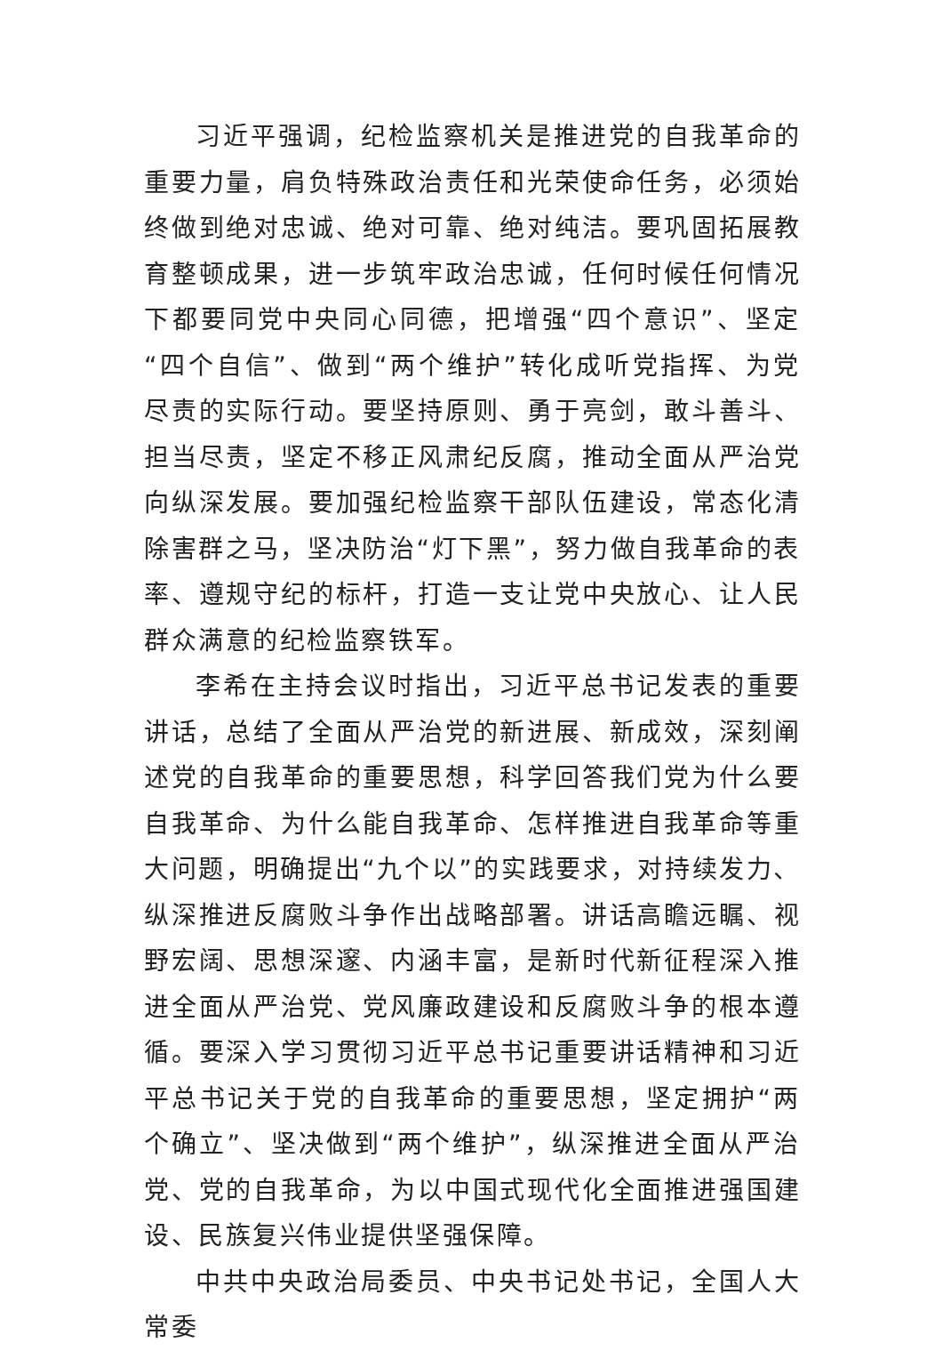习近平强调，纪检监察机关是推进党的自我革命的重要力量，肩负特殊政治责任和光荣使命任务，必须始终做到绝对忠诚、绝对可靠、绝对纯洁。要巩固拓展教育整顿成果，进一步筑牢政治忠诚，任何时候任何情况下都要同党中央同心同德，把增强“四个意识”、坚定“四个自信”、做到“两个维护”转化成听党指挥、为党尽责的实际行动。要坚持原则、勇于亮剑，敢斗善斗、担当尽责，坚定不移正风肃纪反腐，推动全面从严治党向纵深发展。要加强纪检监察干部队伍建设，常态化清除害群之马，坚决防治“灯下黑”，努力做自我革命的表率、遵规守纪的标杆，打造一支让党中央放心、让人民群众满意的纪检监察铁军。
李希在主持会议时指出，习近平总书记发表的重要讲话，总结了全面从严治党的新进展、新成效，深刻阐述党的自我革命的重要思想，科学回答我们党为什么要自我革命、为什么能自我革命、怎样推进自我革命等重大问题，明确提出“九个以”的实践要求，对持续发力、纵深推进反腐败斗争作出战略部署。讲话高瞻远瞩、视野宏阔、思想深邃、内涵丰富，是新时代新征程深入推进全面从严治党、党风廉政建设和反腐败斗争的根本遵循。要深入学习贯彻习近平总书记重要讲话精神和习近平总书记关于党的自我革命的重要思想，坚定拥护“两个确立”、坚决做到“两个维护”，纵深推进全面从严治党、党的自我革命，为以中国式现代化全面推进强国建设、民族复兴伟业提供坚强保障。
中共中央政治局委员、中央书记处书记，全国人大常委